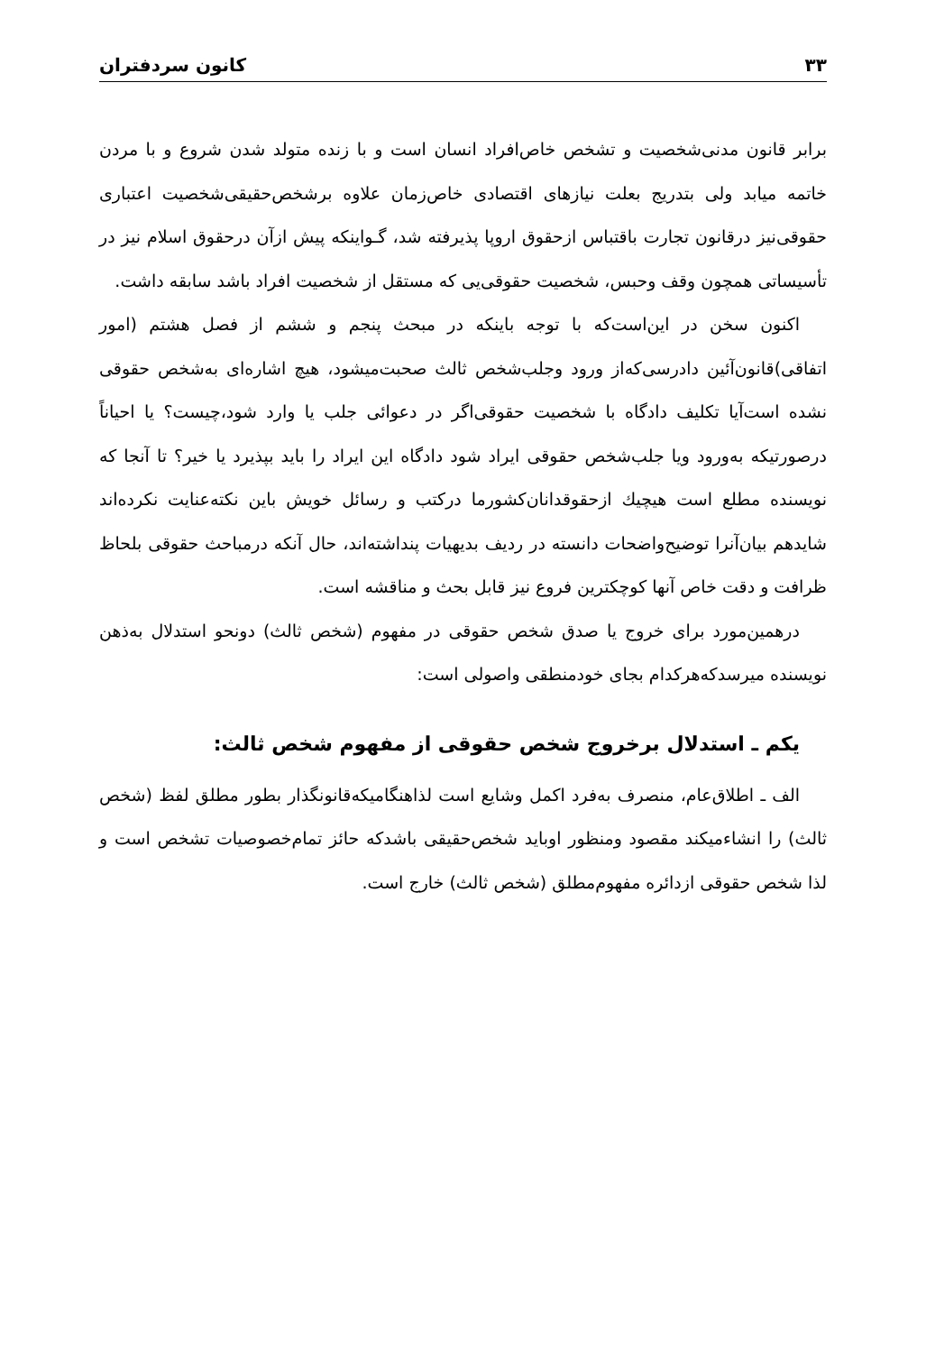۳۳ کانون سردفتران
برابر قانون مدنی‌شخصیت و تشخص خاص‌افراد انسان است و با زنده متولد شدن شروع و با مردن خاتمه میابد ولی بتدریج بعلت نیازهای اقتصادی خاص‌زمان علاوه برشخص‌حقیقی‌شخصیت اعتباری حقوقی‌نیز درقانون تجارت باقتباس ازحقوق اروپا پذیرفته شد، گـواینکه پیش ازآن درحقوق اسلام نیز در تأسیساتی همچون وقف وحبس، شخصیت حقوقی‌یی که مستقل از شخصیت افراد باشد سابقه داشت.
اکنون سخن در این‌است‌که با توجه باینکه در مبحث پنجم و ششم از فصل هشتم (امور اتفاقی)قانون‌آئین دادرسی‌که‌از ورود وجلب‌شخص ثالث صحبت‌میشود، هیچ اشاره‌ای به‌شخص حقوقی نشده است‌آیا تکلیف دادگاه با شخصیت حقوقی‌اگر در دعوائی جلب یا وارد شود،چیست؟ یا احیاناً درصورتیکه به‌ورود ویا جلب‌شخص حقوقی ایراد شود دادگاه این ایراد را باید بپذیرد یا خیر؟ تا آنجا که نویسنده مطلع است هیچیك ازحقوقدانان‌کشورما درکتب و رسائل خویش باین نکته‌عنایت نکرده‌اند شایدهم بیان‌آنرا توضیح‌واضحات دانسته در ردیف بدیهیات پنداشته‌اند، حال آنکه درمباحث حقوقی بلحاظ ظرافت و دقت خاص آنها کوچکترین فروع نیز قابل بحث و مناقشه است.
درهمین‌مورد برای خروج یا صدق شخص حقوقی در مفهوم (شخص ثالث) دونحو استدلال به‌ذهن نویسنده میرسدکه‌هرکدام بجای خودمنطقی واصولی است:
یکم ـ استدلال برخروج شخص حقوقی از مفهوم شخص ثالث:
الف ـ اطلاق‌عام، منصرف به‌فرد اکمل وشایع است لذاهنگامیکه‌قانونگذار بطور مطلق لفظ (شخص ثالث) را انشاءمیکند مقصود ومنظور اوباید شخص‌حقیقی باشدکه حائز تمام‌خصوصیات تشخص است و لذا شخص حقوقی ازدائره مفهوم‌مطلق (شخص ثالث) خارج است.